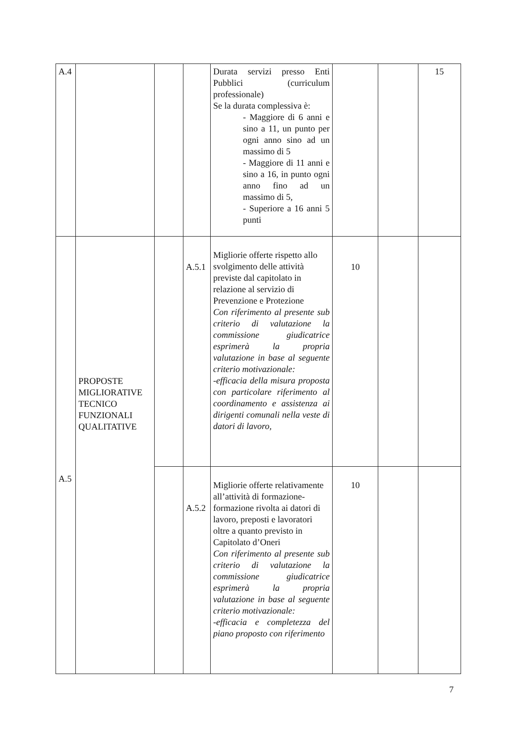| A.4 | | | | Durata servizi presso Enti Pubblici (curriculum professionale) Se la durata complessiva è: - Maggiore di 6 anni e sino a 11, un punto per ogni anno sino ad un massimo di 5 - Maggiore di 11 anni e sino a 16, in punto ogni anno fino ad un massimo di 5, - Superiore a 16 anni 5 punti | | | 15 |
| A.5 | PROPOSTE MIGLIORATIVE TECNICO FUNZIONALI QUALITATIVE | | A.5.1 | Migliorie offerte rispetto allo svolgimento delle attività previste dal capitolato in relazione al servizio di Prevenzione e Protezione Con riferimento al presente sub criterio di valutazione la commissione giudicatrice esprimerà la propria valutazione in base al seguente criterio motivazionale: -efficacia della misura proposta con particolare riferimento al coordinamento e assistenza ai dirigenti comunali nella veste di datori di lavoro, | 10 | | |
| | | | A.5.2 | Migliorie offerte relativamente all’attività di formazione- formazione rivolta ai datori di lavoro, preposti e lavoratori oltre a quanto previsto in Capitolato d’Oneri Con riferimento al presente sub criterio di valutazione la commissione giudicatrice esprimerà la propria valutazione in base al seguente criterio motivazionale: -efficacia e completezza del piano proposto con riferimento | 10 | | |
7